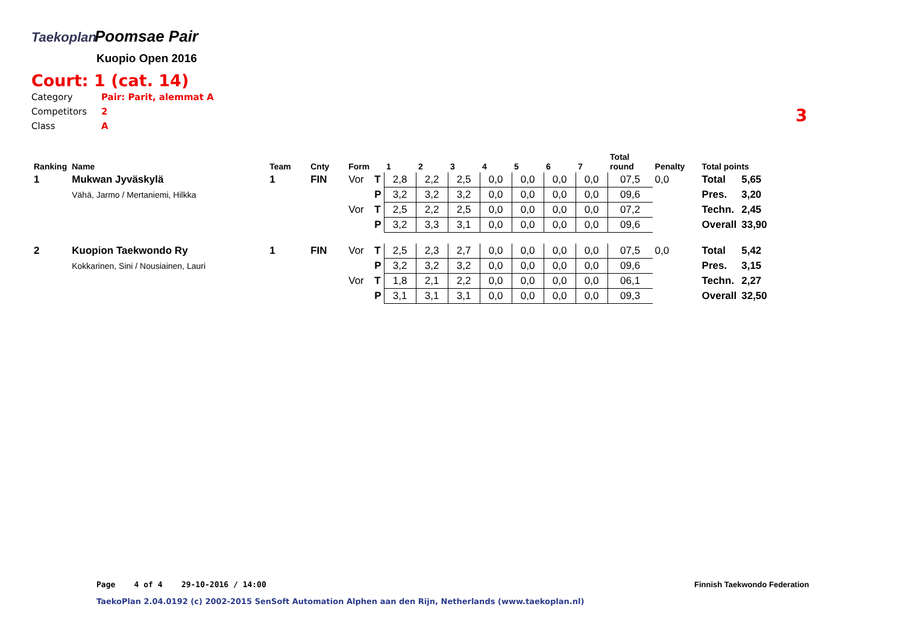Taekoplan Poomsae Pair
Kuopio Open 2016
Court: 1 (cat. 14)
Category Pair: Parit, alemmat A
Competitors 2
Class A
3
| Ranking | Name | Team | Cnty | Form | | 1 | 2 | 3 | 4 | 5 | 6 | 7 | Total round | Penalty | Total points | |
| --- | --- | --- | --- | --- | --- | --- | --- | --- | --- | --- | --- | --- | --- | --- | --- | --- |
| 1 | Mukwan Jyväskylä | 1 | FIN | Vor | T | 2,8 | 2,2 | 2,5 | 0,0 | 0,0 | 0,0 | 0,0 | 07,5 | 0,0 | Total | 5,65 |
| | Vähä, Jarmo / Mertaniemi, Hilkka | | | | P | 3,2 | 3,2 | 3,2 | 0,0 | 0,0 | 0,0 | 0,0 | 09,6 | | Pres. | 3,20 |
| | | | | Vor | T | 2,5 | 2,2 | 2,5 | 0,0 | 0,0 | 0,0 | 0,0 | 07,2 | | Techn. | 2,45 |
| | | | | | P | 3,2 | 3,3 | 3,1 | 0,0 | 0,0 | 0,0 | 0,0 | 09,6 | | Overall | 33,90 |
| 2 | Kuopion Taekwondo Ry | 1 | FIN | Vor | T | 2,5 | 2,3 | 2,7 | 0,0 | 0,0 | 0,0 | 0,0 | 07,5 | 0,0 | Total | 5,42 |
| | Kokkarinen, Sini / Nousiainen, Lauri | | | | P | 3,2 | 3,2 | 3,2 | 0,0 | 0,0 | 0,0 | 0,0 | 09,6 | | Pres. | 3,15 |
| | | | | Vor | T | 1,8 | 2,1 | 2,2 | 0,0 | 0,0 | 0,0 | 0,0 | 06,1 | | Techn. | 2,27 |
| | | | | | P | 3,1 | 3,1 | 3,1 | 0,0 | 0,0 | 0,0 | 0,0 | 09,3 | | Overall | 32,50 |
Page 4 of 4 29-10-2016 / 14:00
Finnish Taekwondo Federation
TaekoPlan 2.04.0192 (c) 2002-2015 SenSoft Automation Alphen aan den Rijn, Netherlands (www.taekoplan.nl)